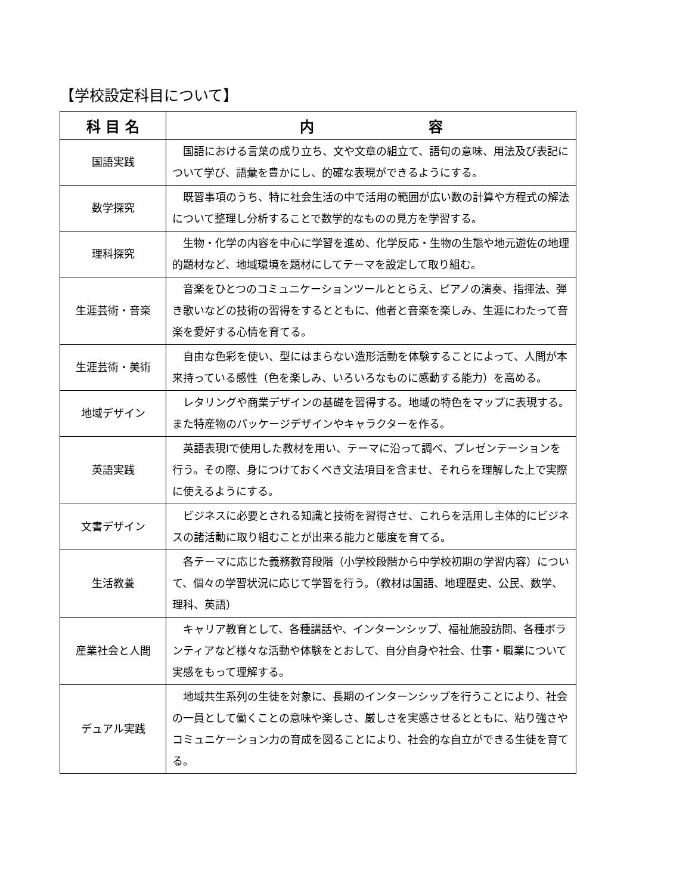【学校設定科目について】
| 科 目 名 | 内 容 |
| --- | --- |
| 国語実践 | 国語における言葉の成り立ち、文や文章の組立て、語句の意味、用法及び表記について学び、語彙を豊かにし、的確な表現ができるようにする。 |
| 数学探究 | 既習事項のうち、特に社会生活の中で活用の範囲が広い数の計算や方程式の解法について整理し分析することで数学的なものの見方を学習する。 |
| 理科探究 | 生物・化学の内容を中心に学習を進め、化学反応・生物の生態や地元遊佐の地理的題材など、地域環境を題材にしてテーマを設定して取り組む。 |
| 生涯芸術・音楽 | 音楽をひとつのコミュニケーションツールととらえ、ピアノの演奏、指揮法、弾き歌いなどの技術の習得をするとともに、他者と音楽を楽しみ、生涯にわたって音楽を愛好する心情を育てる。 |
| 生涯芸術・美術 | 自由な色彩を使い、型にはまらない造形活動を体験することによって、人間が本来持っている感性（色を楽しみ、いろいろなものに感動する能力）を高める。 |
| 地域デザイン | レタリングや商業デザインの基礎を習得する。地域の特色をマップに表現する。また特産物のパッケージデザインやキャラクターを作る。 |
| 英語実践 | 英語表現Ⅰで使用した教材を用い、テーマに沿って調べ、プレゼンテーションを行う。その際、身につけておくべき文法項目を含ませ、それらを理解した上で実際に使えるようにする。 |
| 文書デザイン | ビジネスに必要とされる知識と技術を習得させ、これらを活用し主体的にビジネスの諸活動に取り組むことが出来る能力と態度を育てる。 |
| 生活教養 | 各テーマに応じた義務教育段階（小学校段階から中学校初期の学習内容）について、個々の学習状況に応じて学習を行う。（教材は国語、地理歴史、公民、数学、理科、英語） |
| 産業社会と人間 | キャリア教育として、各種講話や、インターンシップ、福祉施設訪問、各種ボランティアなど様々な活動や体験をとおして、自分自身や社会、仕事・職業について実感をもって理解する。 |
| デュアル実践 | 地域共生系列の生徒を対象に、長期のインターンシップを行うことにより、社会の一員として働くことの意味や楽しさ、厳しさを実感させるとともに、粘り強さやコミュニケーション力の育成を図ることにより、社会的な自立ができる生徒を育てる。 |